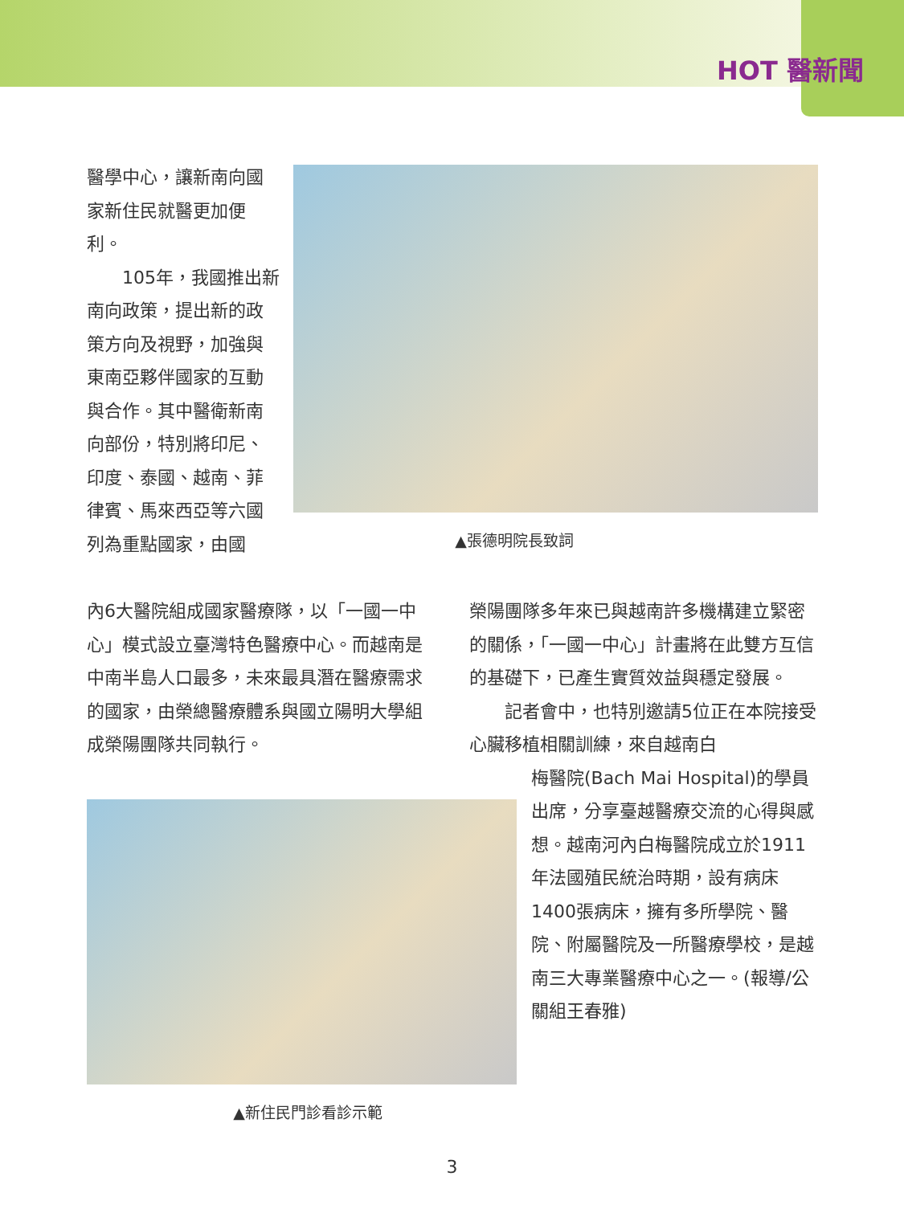HOT 醫新聞
醫學中心，讓新南向國家新住民就醫更加便利。
  105年，我國推出新南向政策，提出新的政策方向及視野，加強與東南亞夥伴國家的互動與合作。其中醫衛新南向部份，特別將印尼、印度、泰國、越南、菲律賓、馬來西亞等六國列為重點國家，由國
▲張德明院長致詞
內6大醫院組成國家醫療隊，以「一國一中心」模式設立臺灣特色醫療中心。而越南是中南半島人口最多，未來最具潛在醫療需求的國家，由榮總醫療體系與國立陽明大學組成榮陽團隊共同執行。
榮陽團隊多年來已與越南許多機構建立緊密的關係，「一國一中心」計畫將在此雙方互信的基礎下，已產生實質效益與穩定發展。
  記者會中，也特別邀請5位正在本院接受心臟移植相關訓練，來自越南白
梅醫院(Bach Mai Hospital)的學員出席，分享臺越醫療交流的心得與感想。越南河內白梅醫院成立於1911年法國殖民統治時期，設有病床1400張病床，擁有多所學院、醫院、附屬醫院及一所醫療學校，是越南三大專業醫療中心之一。(報導/公關組王春雅)
▲新住民門診看診示範
3